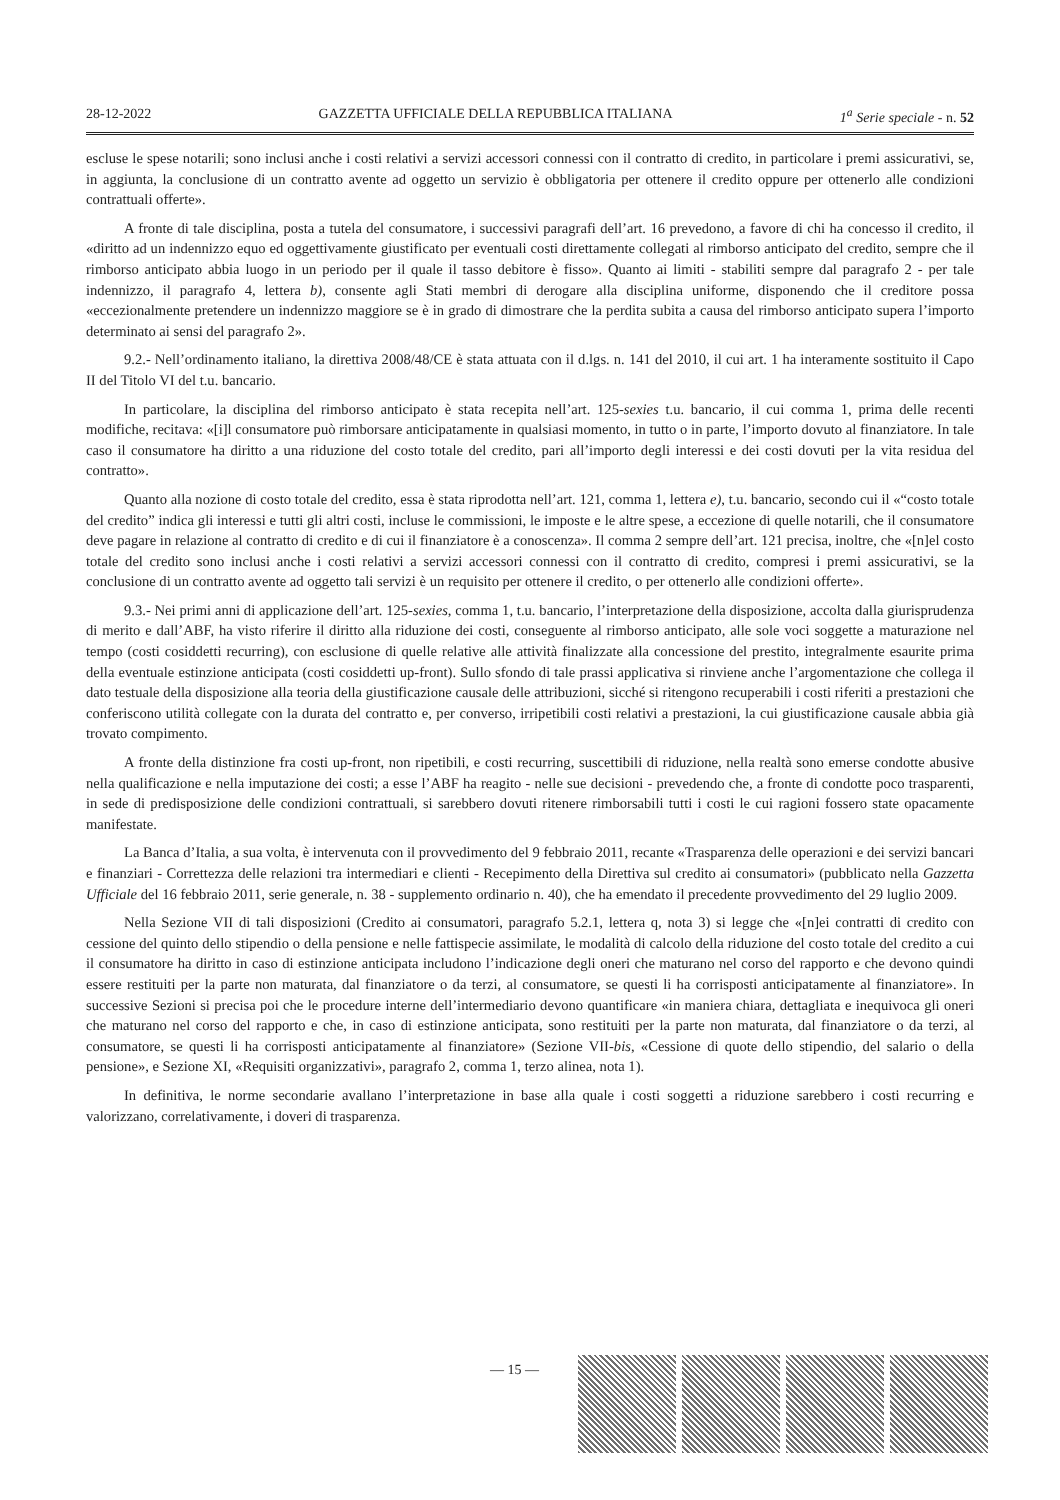28-12-2022 GAZZETTA UFFICIALE DELLA REPUBBLICA ITALIANA 1<sup>a</sup> Serie speciale - n. 52
escluse le spese notarili; sono inclusi anche i costi relativi a servizi accessori connessi con il contratto di credito, in particolare i premi assicurativi, se, in aggiunta, la conclusione di un contratto avente ad oggetto un servizio è obbligatoria per ottenere il credito oppure per ottenerlo alle condizioni contrattuali offerte».
A fronte di tale disciplina, posta a tutela del consumatore, i successivi paragrafi dell’art. 16 prevedono, a favore di chi ha concesso il credito, il «diritto ad un indennizzo equo ed oggettivamente giustificato per eventuali costi direttamente collegati al rimborso anticipato del credito, sempre che il rimborso anticipato abbia luogo in un periodo per il quale il tasso debitore è fisso». Quanto ai limiti - stabiliti sempre dal paragrafo 2 - per tale indennizzo, il paragrafo 4, lettera b), consente agli Stati membri di derogare alla disciplina uniforme, disponendo che il creditore possa «eccezionalmente pretendere un indennizzo maggiore se è in grado di dimostrare che la perdita subita a causa del rimborso anticipato supera l’importo determinato ai sensi del paragrafo 2».
9.2.- Nell’ordinamento italiano, la direttiva 2008/48/CE è stata attuata con il d.lgs. n. 141 del 2010, il cui art. 1 ha interamente sostituito il Capo II del Titolo VI del t.u. bancario.
In particolare, la disciplina del rimborso anticipato è stata recepita nell’art. 125-sexies t.u. bancario, il cui comma 1, prima delle recenti modifiche, recitava: «[i]l consumatore può rimborsare anticipatamente in qualsiasi momento, in tutto o in parte, l’importo dovuto al finanziatore. In tale caso il consumatore ha diritto a una riduzione del costo totale del credito, pari all’importo degli interessi e dei costi dovuti per la vita residua del contratto».
Quanto alla nozione di costo totale del credito, essa è stata riprodotta nell’art. 121, comma 1, lettera e), t.u. bancario, secondo cui il «“costo totale del credito” indica gli interessi e tutti gli altri costi, incluse le commissioni, le imposte e le altre spese, a eccezione di quelle notarili, che il consumatore deve pagare in relazione al contratto di credito e di cui il finanziatore è a conoscenza». Il comma 2 sempre dell’art. 121 precisa, inoltre, che «[n]el costo totale del credito sono inclusi anche i costi relativi a servizi accessori connessi con il contratto di credito, compresi i premi assicurativi, se la conclusione di un contratto avente ad oggetto tali servizi è un requisito per ottenere il credito, o per ottenerlo alle condizioni offerte».
9.3.- Nei primi anni di applicazione dell’art. 125-sexies, comma 1, t.u. bancario, l’interpretazione della disposizione, accolta dalla giurisprudenza di merito e dall’ABF, ha visto riferire il diritto alla riduzione dei costi, conseguente al rimborso anticipato, alle sole voci soggette a maturazione nel tempo (costi cosiddetti recurring), con esclusione di quelle relative alle attività finalizzate alla concessione del prestito, integralmente esaurite prima della eventuale estinzione anticipata (costi cosiddetti up-front). Sullo sfondo di tale prassi applicativa si rinviene anche l’argomentazione che collega il dato testuale della disposizione alla teoria della giustificazione causale delle attribuzioni, sicché si ritengono recuperabili i costi riferiti a prestazioni che conferiscono utilità collegate con la durata del contratto e, per converso, irripetibili costi relativi a prestazioni, la cui giustificazione causale abbia già trovato compimento.
A fronte della distinzione fra costi up-front, non ripetibili, e costi recurring, suscettibili di riduzione, nella realtà sono emerse condotte abusive nella qualificazione e nella imputazione dei costi; a esse l’ABF ha reagito - nelle sue decisioni - prevedendo che, a fronte di condotte poco trasparenti, in sede di predisposizione delle condizioni contrattuali, si sarebbero dovuti ritenere rimborsabili tutti i costi le cui ragioni fossero state opacamente manifestate.
La Banca d’Italia, a sua volta, è intervenuta con il provvedimento del 9 febbraio 2011, recante «Trasparenza delle operazioni e dei servizi bancari e finanziari - Correttezza delle relazioni tra intermediari e clienti - Recepimento della Direttiva sul credito ai consumatori» (pubblicato nella Gazzetta Ufficiale del 16 febbraio 2011, serie generale, n. 38 - supplemento ordinario n. 40), che ha emendato il precedente provvedimento del 29 luglio 2009.
Nella Sezione VII di tali disposizioni (Credito ai consumatori, paragrafo 5.2.1, lettera q, nota 3) si legge che «[n]ei contratti di credito con cessione del quinto dello stipendio o della pensione e nelle fattispecie assimilate, le modalità di calcolo della riduzione del costo totale del credito a cui il consumatore ha diritto in caso di estinzione anticipata includono l’indicazione degli oneri che maturano nel corso del rapporto e che devono quindi essere restituiti per la parte non maturata, dal finanziatore o da terzi, al consumatore, se questi li ha corrisposti anticipatamente al finanziatore». In successive Sezioni si precisa poi che le procedure interne dell’intermediario devono quantificare «in maniera chiara, dettagliata e inequivoca gli oneri che maturano nel corso del rapporto e che, in caso di estinzione anticipata, sono restituiti per la parte non maturata, dal finanziatore o da terzi, al consumatore, se questi li ha corrisposti anticipatamente al finanziatore» (Sezione VII-bis, «Cessione di quote dello stipendio, del salario o della pensione», e Sezione XI, «Requisiti organizzativi», paragrafo 2, comma 1, terzo alinea, nota 1).
In definitiva, le norme secondarie avallano l’interpretazione in base alla quale i costi soggetti a riduzione sarebbero i costi recurring e valorizzano, correlativamente, i doveri di trasparenza.
— 15 —